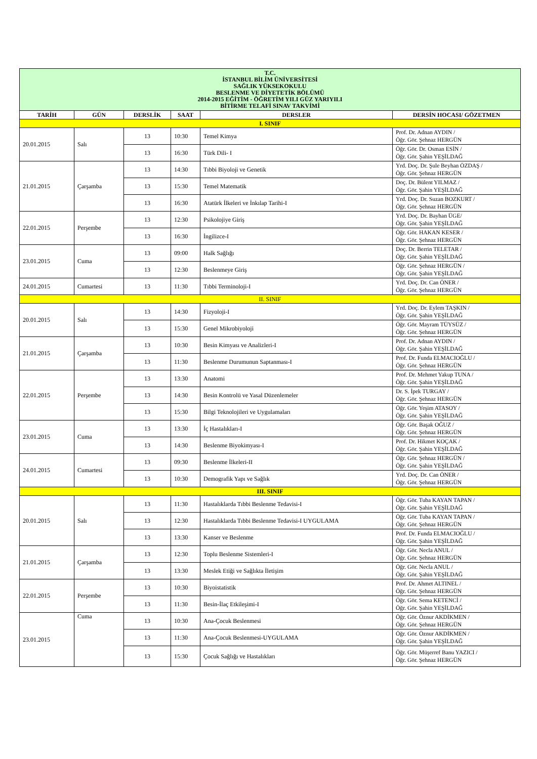| T.C. İSTANBUL BİLİM ÜNİVERSİTESİ SAĞLIK YÜKSEKOKULU BESLENME VE DİYETETİK BÖLÜMÜ 2014-2015 EĞİTİM - ÖĞRETİM YILI GÜZ YARIYILI BİTİRME TELAFİ SINAV TAKVİMİ | | | | | |
| TARİH | GÜN | DERSLİK | SAAT | DERSLER | DERSİN HOCASI/ GÖZETMEN |
| I. SINIF | | | | | |
| 20.01.2015 | Salı | 13 | 10:30 | Temel Kimya | Prof. Dr. Adnan AYDIN / Öğr. Gör. Şehnaz HERGÜN |
| | | 13 | 16:30 | Türk Dili- I | Öğr. Gör. Dr. Osman ESİN / Öğr. Gör. Şahin YEŞİLDAĞ |
| 21.01.2015 | Çarşamba | 13 | 14:30 | Tıbbi Biyoloji ve Genetik | Yrd. Doç. Dr. Şule Beyhan ÖZDAŞ / Öğr. Gör. Şehnaz HERGÜN |
| | | 13 | 15:30 | Temel Matematik | Doç. Dr. Bülent YILMAZ / Öğr. Gör. Şahin YEŞİLDAĞ |
| | | 13 | 16:30 | Atatürk İlkeleri ve İnkılap Tarihi-I | Yrd. Doç. Dr. Suzan BOZKURT / Öğr. Gör. Şehnaz HERGÜN |
| 22.01.2015 | Perşembe | 13 | 12:30 | Psikolojiye Giriş | Yrd. Doç. Dr. Bayhan ÜGE/ Öğr. Gör. Şahin YEŞİLDAĞ |
| | | 13 | 16:30 | İngilizce-I | Öğr. Gör. HAKAN KESER / Öğr. Gör. Şehnaz HERGÜN |
| 23.01.2015 | Cuma | 13 | 09:00 | Halk Sağlığı | Doç. Dr. Berrin TELETAR / Öğr. Gör. Şahin YEŞİLDAĞ |
| | | 13 | 12:30 | Beslenmeye Giriş | Öğr. Gör. Şehnaz HERGÜN / Öğr. Gör. Şahin YEŞİLDAĞ |
| 24.01.2015 | Cumartesi | 13 | 11:30 | Tıbbi Terminoloji-I | Yrd. Doç. Dr. Can ÖNER / Öğr. Gör. Şehnaz HERGÜN |
| II. SINIF | | | | | |
| 20.01.2015 | Salı | 13 | 14:30 | Fizyoloji-I | Yrd. Doç. Dr. Eylem TAŞKIN / Öğr. Gör. Şahin YEŞİLDAĞ |
| | | 13 | 15:30 | Genel Mikrobiyoloji | Öğr. Gör. Mayram TÜYSÜZ / Öğr. Gör. Şehnaz HERGÜN |
| 21.01.2015 | Çarşamba | 13 | 10:30 | Besin Kimyası ve Analizleri-I | Prof. Dr. Adnan AYDIN / Öğr. Gör. Şahin YEŞİLDAĞ |
| | | 13 | 11:30 | Beslenme Durumunun Saptanması-I | Prof. Dr. Funda ELMACIOĞLU / Öğr. Gör. Şehnaz HERGÜN |
| 22.01.2015 | Perşembe | 13 | 13:30 | Anatomi | Prof. Dr. Mehmet Yakup TUNA / Öğr. Gör. Şahin YEŞİLDAĞ |
| | | 13 | 14:30 | Besin Kontrolü ve Yasal Düzenlemeler | Dr. S. İpek TURGAY / Öğr. Gör. Şehnaz HERGÜN |
| | | 13 | 15:30 | Bilgi Teknolojileri ve Uygulamaları | Öğr. Gör. Yeşim ATASOY / Öğr. Gör. Şahin YEŞİLDAĞ |
| 23.01.2015 | Cuma | 13 | 13:30 | İç Hastalıkları-I | Öğr. Gör. Başak OĞUZ / Öğr. Gör. Şehnaz HERGÜN |
| | | 13 | 14:30 | Beslenme Biyokimyası-I | Prof. Dr. Hikmet KOÇAK / Öğr. Gör. Şahin YEŞİLDAĞ |
| 24.01.2015 | Cumartesi | 13 | 09:30 | Beslenme İlkeleri-II | Öğr. Gör. Şehnaz HERGÜN / Öğr. Gör. Şahin YEŞİLDAĞ |
| | | 13 | 10:30 | Demografik Yapı ve Sağlık | Yrd. Doç. Dr. Can ÖNER / Öğr. Gör. Şehnaz HERGÜN |
| III. SINIF | | | | | |
| 20.01.2015 | Salı | 13 | 11:30 | Hastalıklarda Tıbbi Beslenme Tedavisi-I | Öğr. Gör. Tuba KAYAN TAPAN / Öğr. Gör. Şahin YEŞİLDAĞ |
| | | 13 | 12:30 | Hastalıklarda Tıbbi Beslenme Tedavisi-I UYGULAMA | Öğr. Gör. Tuba KAYAN TAPAN / Öğr. Gör. Şehnaz HERGÜN |
| | | 13 | 13:30 | Kanser ve Beslenme | Prof. Dr. Funda ELMACIOĞLU / Öğr. Gör. Şahin YEŞİLDAĞ |
| 21.01.2015 | Çarşamba | 13 | 12:30 | Toplu Beslenme Sistemleri-I | Öğr. Gör. Necla ANUL / Öğr. Gör. Şehnaz HERGÜN |
| | | 13 | 13:30 | Meslek Etiği ve Sağlıkta İletişim | Öğr. Gör. Necla ANUL / Öğr. Gör. Şahin YEŞİLDAĞ |
| 22.01.2015 | Perşembe | 13 | 10:30 | Biyoistatistik | Prof. Dr. Ahmet ALTINEL / Öğr. Gör. Şehnaz HERGÜN |
| | | 13 | 11:30 | Besin-İlaç Etkileşimi-I | Öğr. Gör. Sema KETENCİ / Öğr. Gör. Şahin YEŞİLDAĞ |
| 23.01.2015 | Cuma | 13 | 10:30 | Ana-Çocuk Beslenmesi | Öğr. Gör. Öznur AKDİKMEN / Öğr. Gör. Şehnaz HERGÜN |
| | | 13 | 11:30 | Ana-Çocuk Beslenmesi-UYGULAMA | Öğr. Gör. Öznur AKDİKMEN / Öğr. Gör. Şahin YEŞİLDAĞ |
| | | 13 | 15:30 | Çocuk Sağlığı ve Hastalıkları | Öğr. Gör. Müşerref Banu YAZICI / Öğr. Gör. Şehnaz HERGÜN |